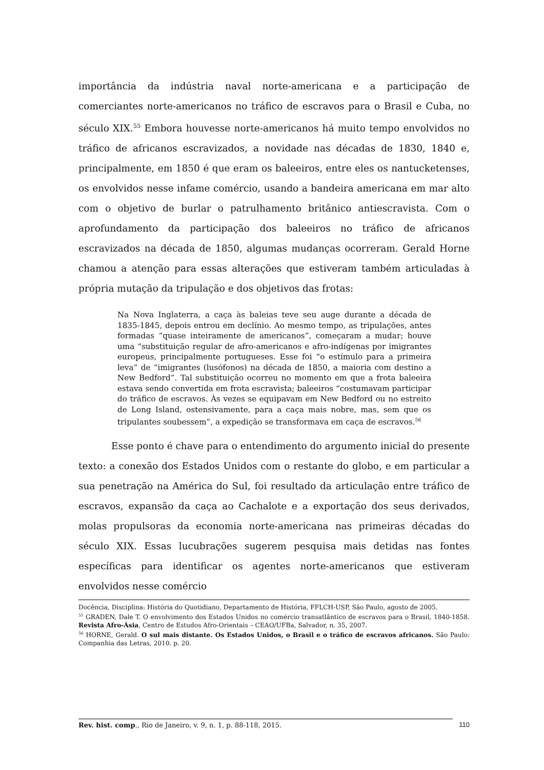importância da indústria naval norte-americana e a participação de comerciantes norte-americanos no tráfico de escravos para o Brasil e Cuba, no século XIX.<sup>55</sup> Embora houvesse norte-americanos há muito tempo envolvidos no tráfico de africanos escravizados, a novidade nas décadas de 1830, 1840 e, principalmente, em 1850 é que eram os baleeiros, entre eles os nantucketenses, os envolvidos nesse infame comércio, usando a bandeira americana em mar alto com o objetivo de burlar o patrulhamento britânico antiescravista. Com o aprofundamento da participação dos baleeiros no tráfico de africanos escravizados na década de 1850, algumas mudanças ocorreram. Gerald Horne chamou a atenção para essas alterações que estiveram também articuladas à própria mutação da tripulação e dos objetivos das frotas:
Na Nova Inglaterra, a caça às baleias teve seu auge durante a década de 1835-1845, depois entrou em declínio. Ao mesmo tempo, as tripulações, antes formadas “quase inteiramente de americanos”, começaram a mudar; houve uma “substituição regular de afro-americanos e afro-indígenas por imigrantes europeus, principalmente portugueses. Esse foi “o estímulo para a primeira leva” de “imigrantes (lusófonos) na década de 1850, a maioria com destino a New Bedford”. Tal substituição ocorreu no momento em que a frota baleeira estava sendo convertida em frota escravista; baleeiros “costumavam participar do tráfico de escravos. Às vezes se equipavam em New Bedford ou no estreito de Long Island, ostensivamente, para a caça mais nobre, mas, sem que os tripulantes soubessem”, a expedição se transformava em caça de escravos.<sup>56</sup>
Esse ponto é chave para o entendimento do argumento inicial do presente texto: a conexão dos Estados Unidos com o restante do globo, e em particular a sua penetração na América do Sul, foi resultado da articulação entre tráfico de escravos, expansão da caça ao Cachalote e a exportação dos seus derivados, molas propulsoras da economia norte-americana nas primeiras décadas do século XIX. Essas lucubrações sugerem pesquisa mais detidas nas fontes específicas para identificar os agentes norte-americanos que estiveram envolvidos nesse comércio
Docência, Disciplina: História do Quotidiano, Departamento de História, FFLCH-USP, São Paulo, agosto de 2005.
<sup>55</sup> GRADEN, Dale T. O envolvimento dos Estados Unidos no comércio transatlântico de escravos para o Brasil, 1840-1858. Revista Afro-Ásia, Centro de Estudos Afro-Orientais – CEAO/UFBa, Salvador, n. 35, 2007.
<sup>56</sup> HORNE, Gerald. O sul mais distante. Os Estados Unidos, o Brasil e o tráfico de escravos africanos. São Paulo: Companhia das Letras, 2010. p. 20.
Rev. hist. comp., Rio de Janeiro, v. 9, n. 1, p. 88-118, 2015. 110